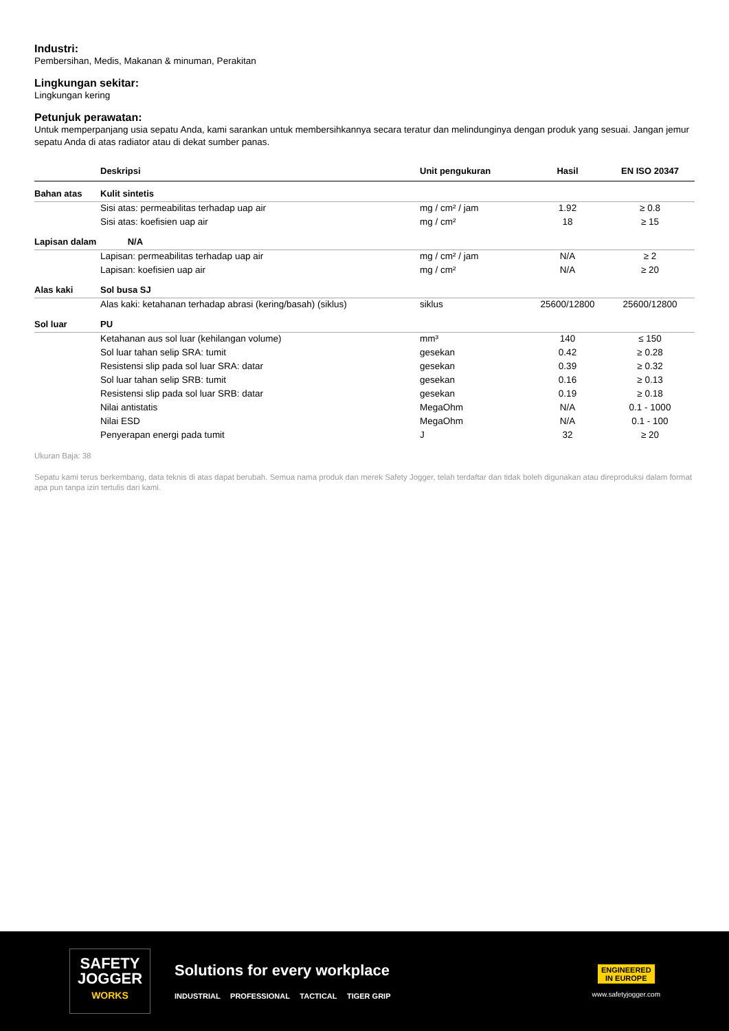Industri:
Pembersihan, Medis, Makanan & minuman, Perakitan
Lingkungan sekitar:
Lingkungan kering
Petunjuk perawatan:
Untuk memperpanjang usia sepatu Anda, kami sarankan untuk membersihkannya secara teratur dan melindunginya dengan produk yang sesuai. Jangan jemur sepatu Anda di atas radiator atau di dekat sumber panas.
| | Deskripsi | Unit pengukuran | Hasil | EN ISO 20347 |
| --- | --- | --- | --- | --- |
| Bahan atas | Kulit sintetis | | | |
| | Sisi atas: permeabilitas terhadap uap air | mg / cm² / jam | 1.92 | ≥ 0.8 |
| | Sisi atas: koefisien uap air | mg / cm² | 18 | ≥ 15 |
| Lapisan dalam | N/A | | | |
| | Lapisan: permeabilitas terhadap uap air | mg / cm² / jam | N/A | ≥ 2 |
| | Lapisan: koefisien uap air | mg / cm² | N/A | ≥ 20 |
| Alas kaki | Sol busa SJ | | | |
| | Alas kaki: ketahanan terhadap abrasi (kering/basah) (siklus) | siklus | 25600/12800 | 25600/12800 |
| Sol luar | PU | | | |
| | Ketahanan aus sol luar (kehilangan volume) | mm³ | 140 | ≤ 150 |
| | Sol luar tahan selip SRA: tumit | gesekan | 0.42 | ≥ 0.28 |
| | Resistensi slip pada sol luar SRA: datar | gesekan | 0.39 | ≥ 0.32 |
| | Sol luar tahan selip SRB: tumit | gesekan | 0.16 | ≥ 0.13 |
| | Resistensi slip pada sol luar SRB: datar | gesekan | 0.19 | ≥ 0.18 |
| | Nilai antistatis | MegaOhm | N/A | 0.1 - 1000 |
| | Nilai ESD | MegaOhm | N/A | 0.1 - 100 |
| | Penyerapan energi pada tumit | J | 32 | ≥ 20 |
Ukuran Baja: 38
Sepatu kami terus berkembang, data teknis di atas dapat berubah. Semua nama produk dan merek Safety Jogger, telah terdaftar dan tidak boleh digunakan atau direproduksi dalam format apa pun tanpa izin tertulis dari kami.
SAFETY
JOGGER
WORKS
Solutions for every workplace
INDUSTRIAL PROFESSIONAL TACTICAL TIGER GRIP
ENGINEERED
IN EUROPE
www.safetyjogger.com